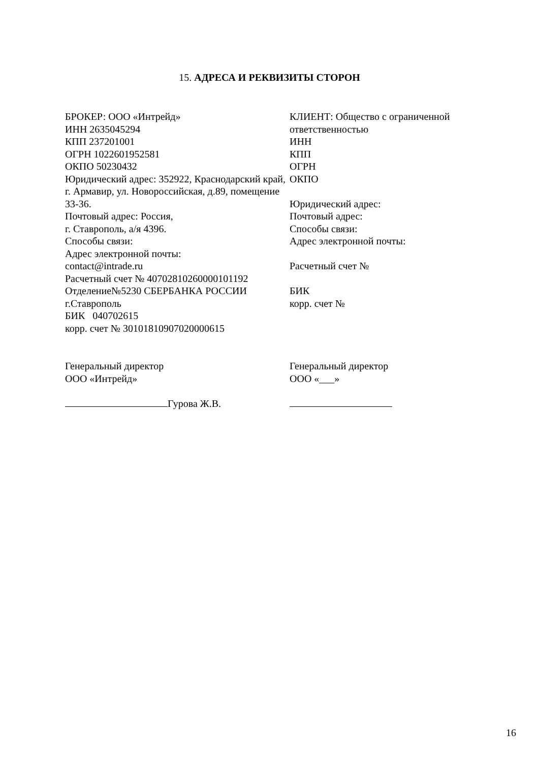15. АДРЕСА И РЕКВИЗИТЫ СТОРОН
БРОКЕР: ООО «Интрейд»
ИНН 2635045294
КПП 237201001
ОГРН 1022601952581
ОКПО 50230432
Юридический адрес: 352922, Краснодарский край, г. Армавир, ул. Новороссийская, д.89, помещение 33-36.
Почтовый адрес: Россия,
г. Ставрополь, а/я 4396.
Способы связи:
Адрес электронной почты:
contact@intrade.ru
Расчетный счет № 40702810260000101192
Отделение№5230 СБЕРБАНКА РОССИИ г.Ставрополь
БИК 040702615
корр. счет № 30101810907020000615
КЛИЕНТ: Общество с ограниченной ответственностью
ИНН
КПП
ОГРН
ОКПО
Юридический адрес:
Почтовый адрес:
Способы связи:
Адрес электронной почты:
Расчетный счет №
БИК
корр. счет №
Генеральный директор
ООО «Интрейд»
Гурова Ж.В.
Генеральный директор
ООО «___»
16